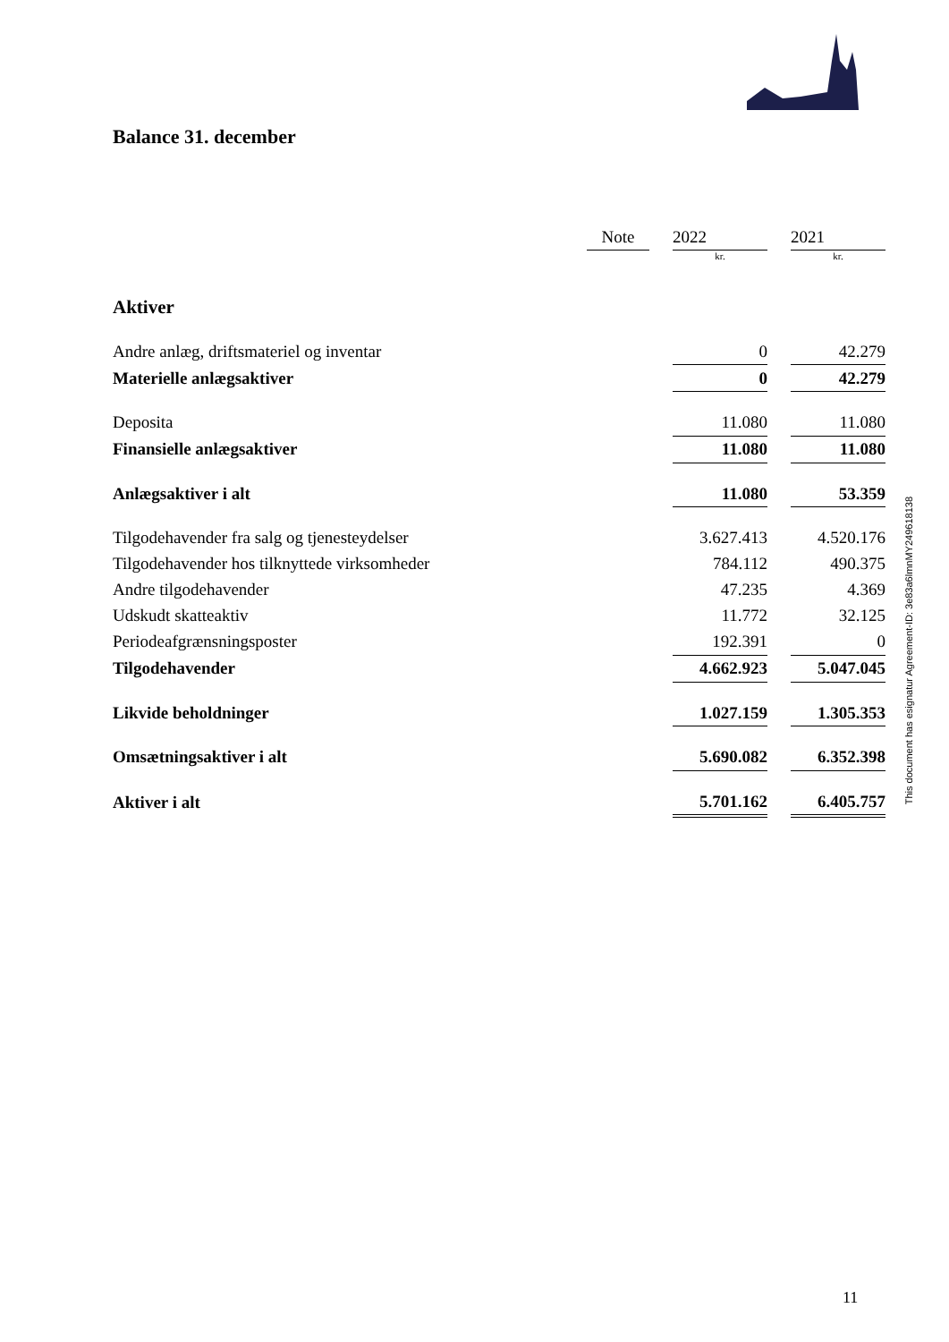Balance 31. december
| | Note | | 2022 | | 2021 |
| | | | kr. | | kr. |
| Aktiver | | | | | |
| Andre anlæg, driftsmateriel og inventar | | | 0 | | 42.279 |
| Materielle anlægsaktiver | | | 0 | | 42.279 |
| Deposita | | | 11.080 | | 11.080 |
| Finansielle anlægsaktiver | | | 11.080 | | 11.080 |
| Anlægsaktiver i alt | | | 11.080 | | 53.359 |
| Tilgodehavender fra salg og tjenesteydelser | | | 3.627.413 | | 4.520.176 |
| Tilgodehavender hos tilknyttede virksomheder | | | 784.112 | | 490.375 |
| Andre tilgodehavender | | | 47.235 | | 4.369 |
| Udskudt skatteaktiv | | | 11.772 | | 32.125 |
| Periodeafgrænsningsposter | | | 192.391 | | 0 |
| Tilgodehavender | | | 4.662.923 | | 5.047.045 |
| Likvide beholdninger | | | 1.027.159 | | 1.305.353 |
| Omsætningsaktiver i alt | | | 5.690.082 | | 6.352.398 |
| Aktiver i alt | | | 5.701.162 | | 6.405.757 |
This document has esignatur Agreement-ID: 3e83a6lmnMY249618138
11